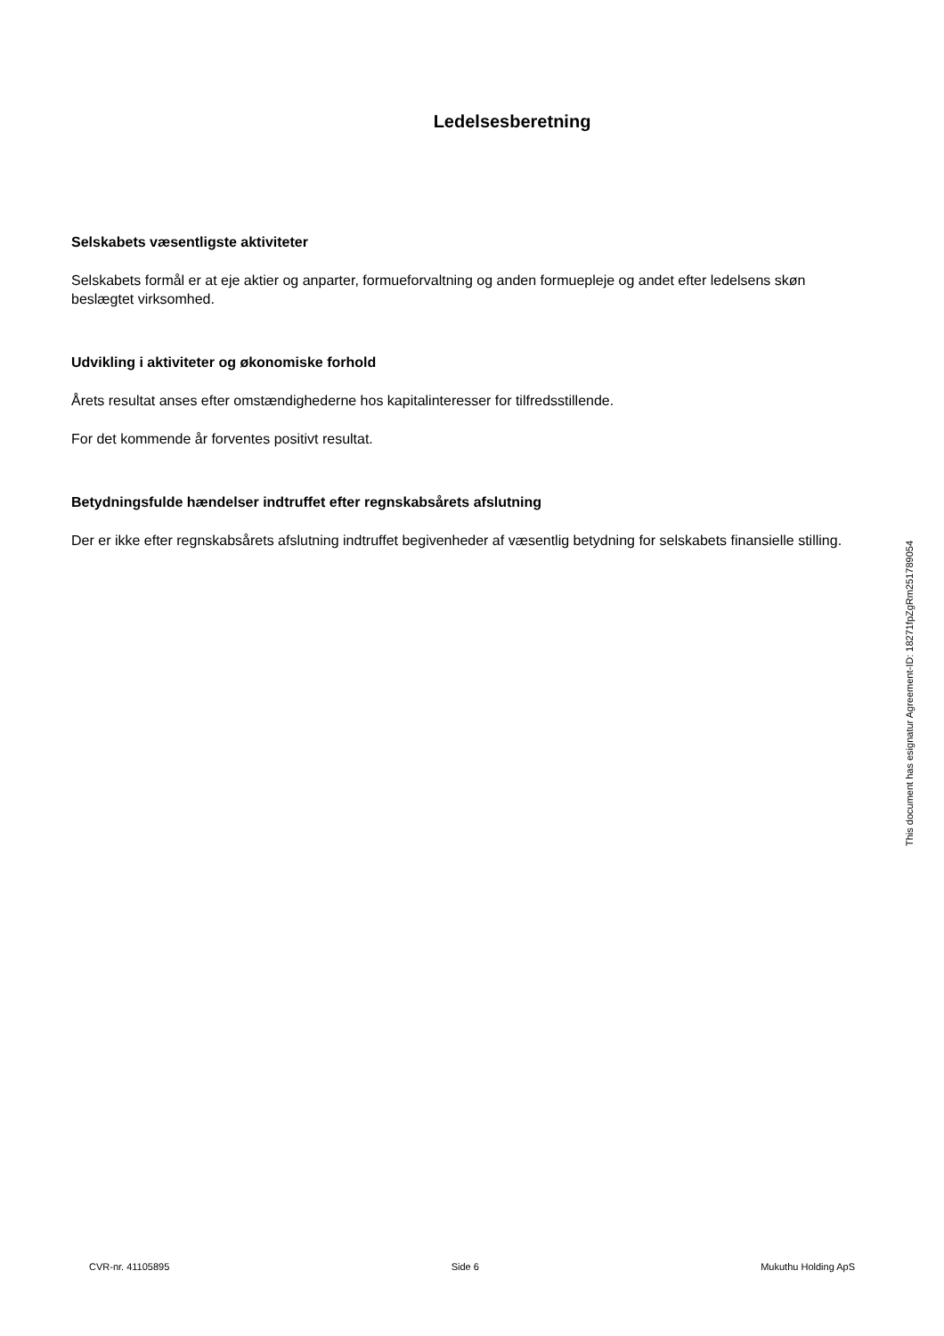Ledelsesberetning
Selskabets væsentligste aktiviteter
Selskabets formål er at eje aktier og anparter, formueforvaltning og anden formuepleje og andet efter ledelsens skøn beslægtet virksomhed.
Udvikling i aktiviteter og økonomiske forhold
Årets resultat anses efter omstændighederne hos kapitalinteresser for tilfredsstillende.
For det kommende år forventes positivt resultat.
Betydningsfulde hændelser indtruffet efter regnskabsårets afslutning
Der er ikke efter regnskabsårets afslutning indtruffet begivenheder af væsentlig betydning for selskabets finansielle stilling.
This document has esignatur Agreement-ID: 18271fpZgRm251789054
CVR-nr. 41105895 Side 6 Mukuthu Holding ApS